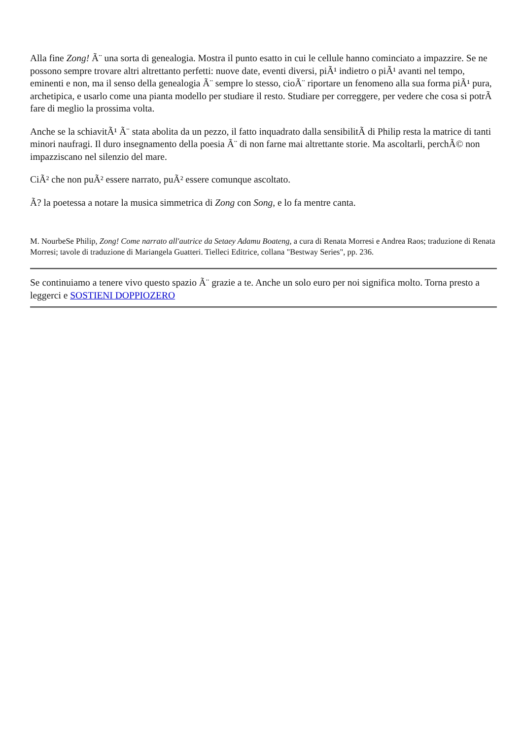Alla fine Zong! Ã¨ una sorta di genealogia. Mostra il punto esatto in cui le cellule hanno cominciato a impazzire. Se ne possono sempre trovare altri altrettanto perfetti: nuove date, eventi diversi, piÃ¹ indietro o piÃ¹ avanti nel tempo, eminenti e non, ma il senso della genealogia Ã¨ sempre lo stesso, cioÃ¨ riportare un fenomeno alla sua forma piÃ¹ pura, archetipica, e usarlo come una pianta modello per studiare il resto. Studiare per correggere, per vedere che cosa si potrÃ fare di meglio la prossima volta.
Anche se la schiavitÃ¹ Ã¨ stata abolita da un pezzo, il fatto inquadrato dalla sensibilitÃ di Philip resta la matrice di tanti minori naufragi. Il duro insegnamento della poesia Ã¨ di non farne mai altrettante storie. Ma ascoltarli, perchÃ© non impazziscano nel silenzio del mare.
CiÃ² che non puÃ² essere narrato, puÃ² essere comunque ascoltato.
Ã? la poetessa a notare la musica simmetrica di Zong con Song, e lo fa mentre canta.
M. NourbeSe Philip, Zong! Come narrato all'autrice da Setaey Adamu Boateng, a cura di Renata Morresi e Andrea Raos; traduzione di Renata Morresi; tavole di traduzione di Mariangela Guatteri. Tielleci Editrice, collana "Bestway Series", pp. 236.
Se continuiamo a tenere vivo questo spazio Ã¨ grazie a te. Anche un solo euro per noi significa molto. Torna presto a leggerci e SOSTIENI DOPPIOZERO